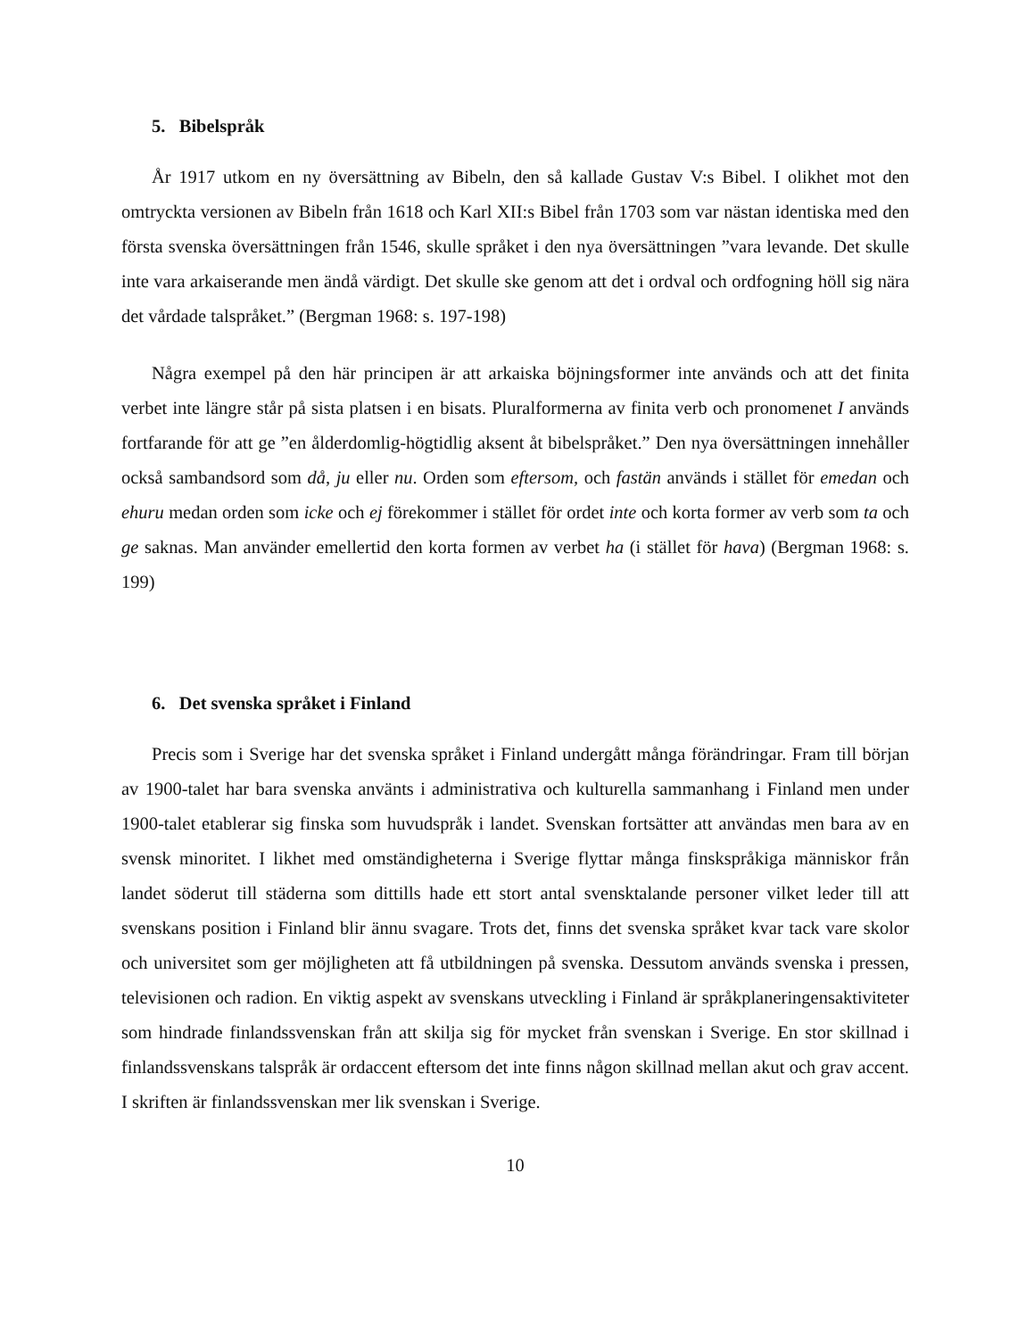5. Bibelspråk
År 1917 utkom en ny översättning av Bibeln, den så kallade Gustav V:s Bibel. I olikhet mot den omtryckta versionen av Bibeln från 1618 och Karl XII:s Bibel från 1703 som var nästan identiska med den första svenska översättningen från 1546, skulle språket i den nya översättningen ”vara levande. Det skulle inte vara arkaiserande men ändå värdigt. Det skulle ske genom att det i ordval och ordfogning höll sig nära det vårdade talspråket.” (Bergman 1968: s. 197-198)
Några exempel på den här principen är att arkaiska böjningsformer inte används och att det finita verbet inte längre står på sista platsen i en bisats. Pluralformerna av finita verb och pronomenet I används fortfarande för att ge ”en ålderdomlig-högtidlig aksent åt bibelspråket.” Den nya översättningen innehåller också sambandsord som då, ju eller nu. Orden som eftersom, och fastän används i stället för emedan och ehuru medan orden som icke och ej förekommer i stället för ordet inte och korta former av verb som ta och ge saknas. Man använder emellertid den korta formen av verbet ha (i stället för hava) (Bergman 1968: s. 199)
6. Det svenska språket i Finland
Precis som i Sverige har det svenska språket i Finland undergått många förändringar. Fram till början av 1900-talet har bara svenska använts i administrativa och kulturella sammanhang i Finland men under 1900-talet etablerar sig finska som huvudspråk i landet. Svenskan fortsätter att användas men bara av en svensk minoritet. I likhet med omständigheterna i Sverige flyttar många finskspråkiga människor från landet söderut till städerna som dittills hade ett stort antal svensktalande personer vilket leder till att svenskans position i Finland blir ännu svagare. Trots det, finns det svenska språket kvar tack vare skolor och universitet som ger möjligheten att få utbildningen på svenska. Dessutom används svenska i pressen, televisionen och radion. En viktig aspekt av svenskans utveckling i Finland är språkplaneringensaktiviteter som hindrade finlandssvenskan från att skilja sig för mycket från svenskan i Sverige. En stor skillnad i finlandssvenskans talspråk är ordaccent eftersom det inte finns någon skillnad mellan akut och grav accent. I skriften är finlandssvenskan mer lik svenskan i Sverige.
10